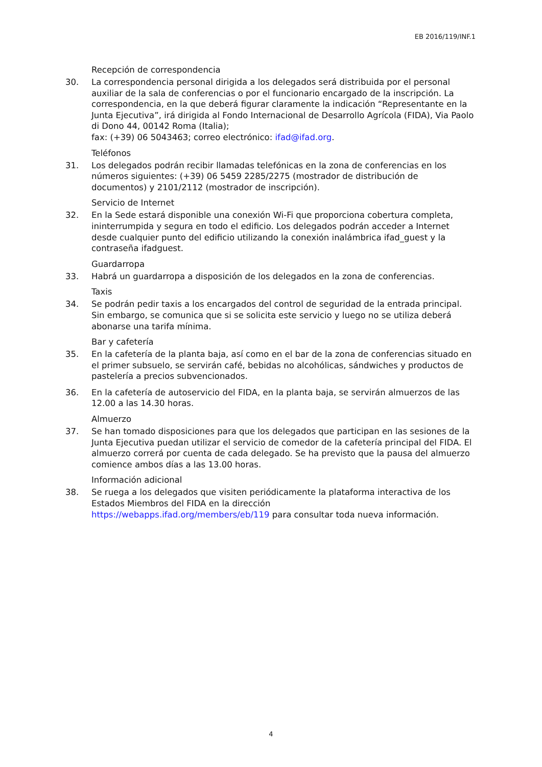EB 2016/119/INF.1
Recepción de correspondencia
30. La correspondencia personal dirigida a los delegados será distribuida por el personal auxiliar de la sala de conferencias o por el funcionario encargado de la inscripción. La correspondencia, en la que deberá figurar claramente la indicación “Representante en la Junta Ejecutiva”, irá dirigida al Fondo Internacional de Desarrollo Agrícola (FIDA), Via Paolo di Dono 44, 00142 Roma (Italia);
fax: (+39) 06 5043463; correo electrónico: ifad@ifad.org.
Teléfonos
31. Los delegados podrán recibir llamadas telefónicas en la zona de conferencias en los números siguientes: (+39) 06 5459 2285/2275 (mostrador de distribución de documentos) y 2101/2112 (mostrador de inscripción).
Servicio de Internet
32. En la Sede estará disponible una conexión Wi-Fi que proporciona cobertura completa, ininterrumpida y segura en todo el edificio. Los delegados podrán acceder a Internet desde cualquier punto del edificio utilizando la conexión inalámbrica ifad_guest y la contraseña ifadguest.
Guardarropa
33. Habrá un guardarropa a disposición de los delegados en la zona de conferencias.
Taxis
34. Se podrán pedir taxis a los encargados del control de seguridad de la entrada principal. Sin embargo, se comunica que si se solicita este servicio y luego no se utiliza deberá abonarse una tarifa mínima.
Bar y cafetería
35. En la cafetería de la planta baja, así como en el bar de la zona de conferencias situado en el primer subsuelo, se servirán café, bebidas no alcohólicas, sándwiches y productos de pastelería a precios subvencionados.
36. En la cafetería de autoservicio del FIDA, en la planta baja, se servirán almuerzos de las 12.00 a las 14.30 horas.
Almuerzo
37. Se han tomado disposiciones para que los delegados que participan en las sesiones de la Junta Ejecutiva puedan utilizar el servicio de comedor de la cafetería principal del FIDA. El almuerzo correrá por cuenta de cada delegado. Se ha previsto que la pausa del almuerzo comience ambos días a las 13.00 horas.
Información adicional
38. Se ruega a los delegados que visiten periódicamente la plataforma interactiva de los Estados Miembros del FIDA en la dirección
https://webapps.ifad.org/members/eb/119 para consultar toda nueva información.
4